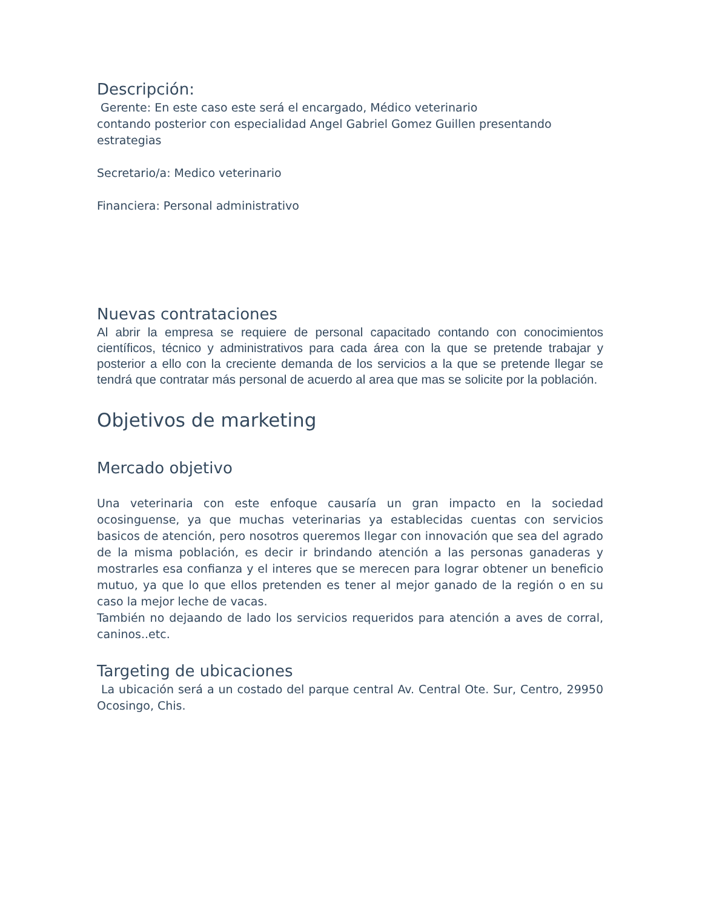Descripción:
Gerente: En este caso este será el encargado, Médico veterinario
contando posterior con especialidad Angel Gabriel Gomez Guillen presentando estrategias
Secretario/a: Medico veterinario
Financiera: Personal administrativo
Nuevas contrataciones
Al abrir la empresa se requiere de personal capacitado contando con conocimientos científicos, técnico y administrativos para cada área con la que se pretende trabajar y posterior a ello con la creciente demanda de los servicios a la que se pretende llegar se tendrá que contratar más personal de acuerdo al area que mas se solicite por la población.
Objetivos de marketing
Mercado objetivo
Una veterinaria con este enfoque causaría un gran impacto en la sociedad ocosinguense, ya que muchas veterinarias ya establecidas cuentas con servicios basicos de atención, pero nosotros queremos llegar con innovación que sea del agrado de la misma población, es decir ir brindando atención a las personas ganaderas y mostrarles esa confianza y el interes que se merecen para lograr obtener un beneficio mutuo, ya que lo que ellos pretenden es tener al mejor ganado de la región o en su caso la mejor leche de vacas.
También no dejaando de lado los servicios requeridos para atención a aves de corral, caninos..etc.
Targeting de ubicaciones
La ubicación será a un costado del parque central Av. Central Ote. Sur, Centro, 29950 Ocosingo, Chis.